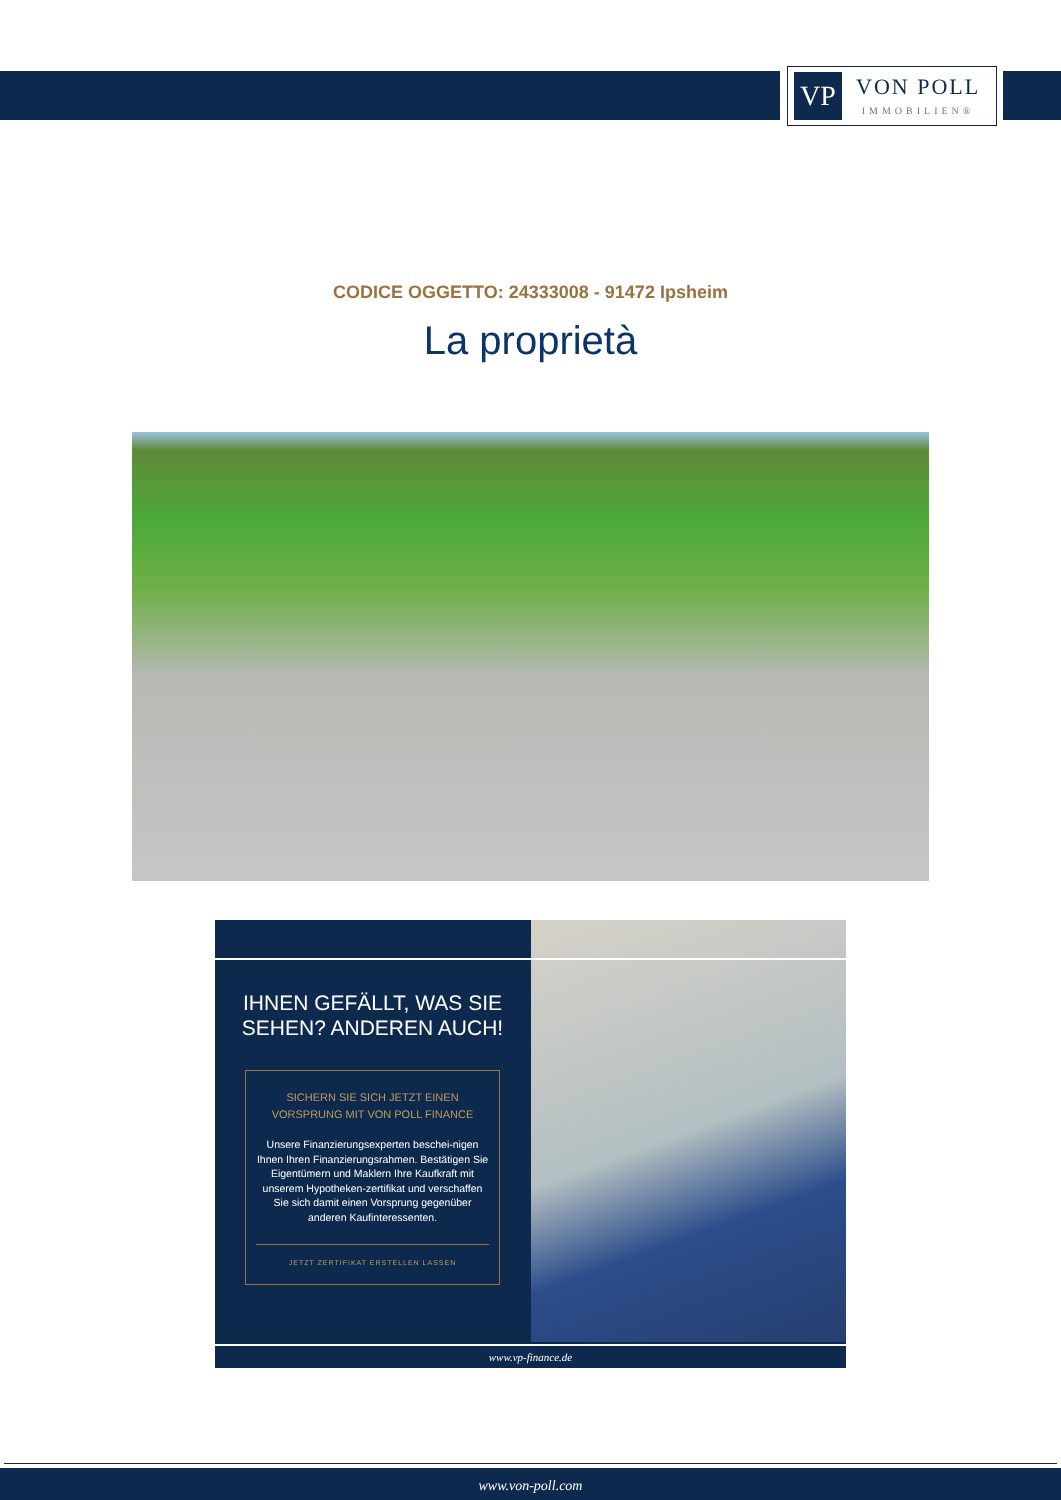VP
VON POLL
IMMOBILIEN®
CODICE OGGETTO: 24333008 - 91472 Ipsheim
La proprietà
IHNEN GEFÄLLT, WAS SIE
SEHEN? ANDEREN AUCH!
SICHERN SIE SICH JETZT EINEN
VORSPRUNG MIT VON POLL FINANCE
Unsere Finanzierungsexperten beschei-nigen Ihnen Ihren Finanzierungsrahmen. Bestätigen Sie Eigentümern und Maklern Ihre Kaufkraft mit unserem Hypotheken-zertifikat und verschaffen Sie sich damit einen Vorsprung gegenüber anderen Kaufinteressenten.
JETZT ZERTIFIKAT ERSTELLEN LASSEN
www.vp-finance.de
www.von-poll.com